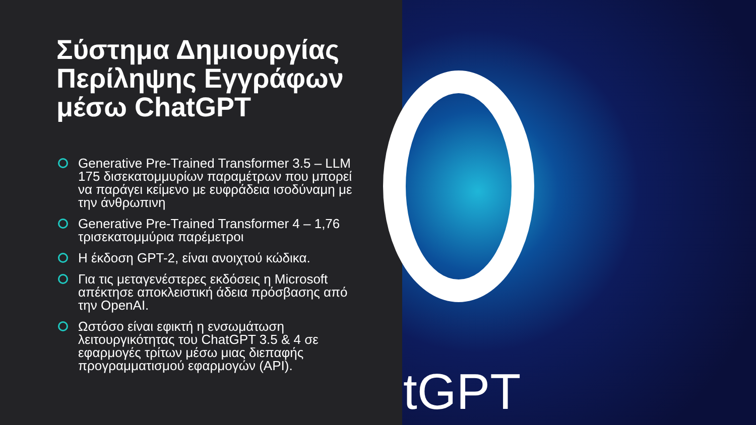tGPT
Σύστημα Δημιουργίας Περίληψης Εγγράφων μέσω ChatGPT
Generative Pre-Trained Transformer 3.5 – LLM 175 δισεκατομμυρίων παραμέτρων που μπορεί να παράγει κείμενο με ευφράδεια ισοδύναμη με την άνθρωπινη
Generative Pre-Trained Transformer 4 – 1,76 τρισεκατομμύρια παρέμετροι
Η έκδοση GPT-2, είναι ανοιχτού κώδικα.
Για τις μεταγενέστερες εκδόσεις η Microsoft απέκτησε αποκλειστική άδεια πρόσβασης από την OpenAI.
Ωστόσο είναι εφικτή η ενσωμάτωση λειτουργικότητας του ChatGPT 3.5 & 4 σε εφαρμογές τρίτων μέσω μιας διεπαφής προγραμματισμού εφαρμογών (API).